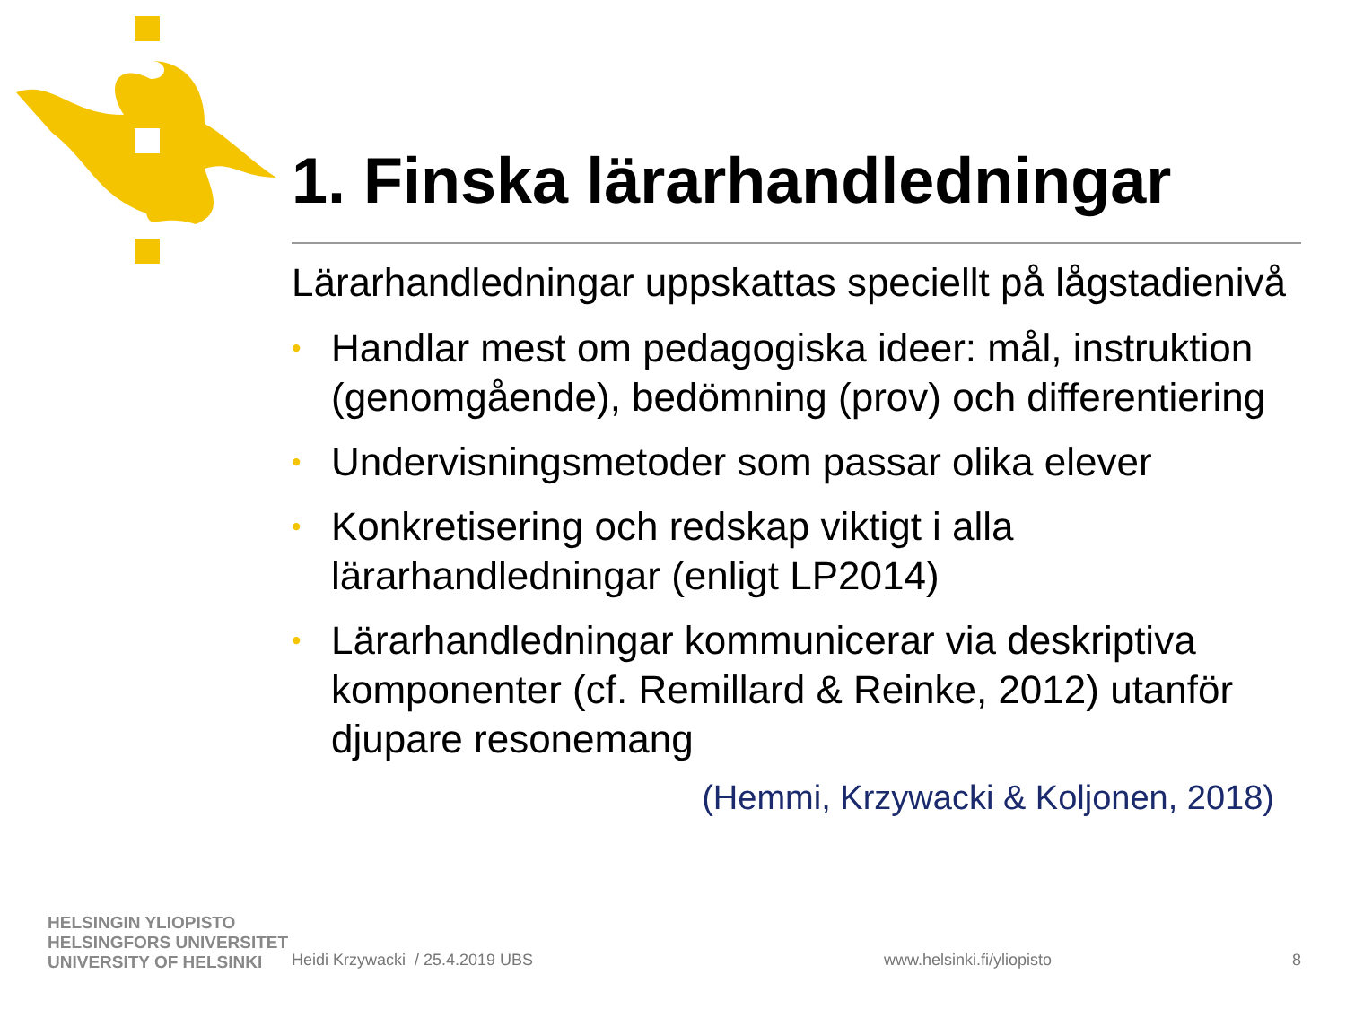1. Finska lärarhandledningar
Lärarhandledningar uppskattas speciellt på lågstadienivå
• Handlar mest om pedagogiska ideer: mål, instruktion (genomgående), bedömning (prov) och differentiering
• Undervisningsmetoder som passar olika elever
• Konkretisering och redskap viktigt i alla lärarhandledningar (enligt LP2014)
• Lärarhandledningar kommunicerar via deskriptiva komponenter (cf. Remillard & Reinke, 2012) utanför djupare resonemang
(Hemmi, Krzywacki & Koljonen, 2018)
HELSINGIN YLIOPISTO
HELSINGFORS UNIVERSITET
UNIVERSITY OF HELSINKI
Heidi Krzywacki / 25.4.2019 UBS www.helsinki.fi/yliopisto 8